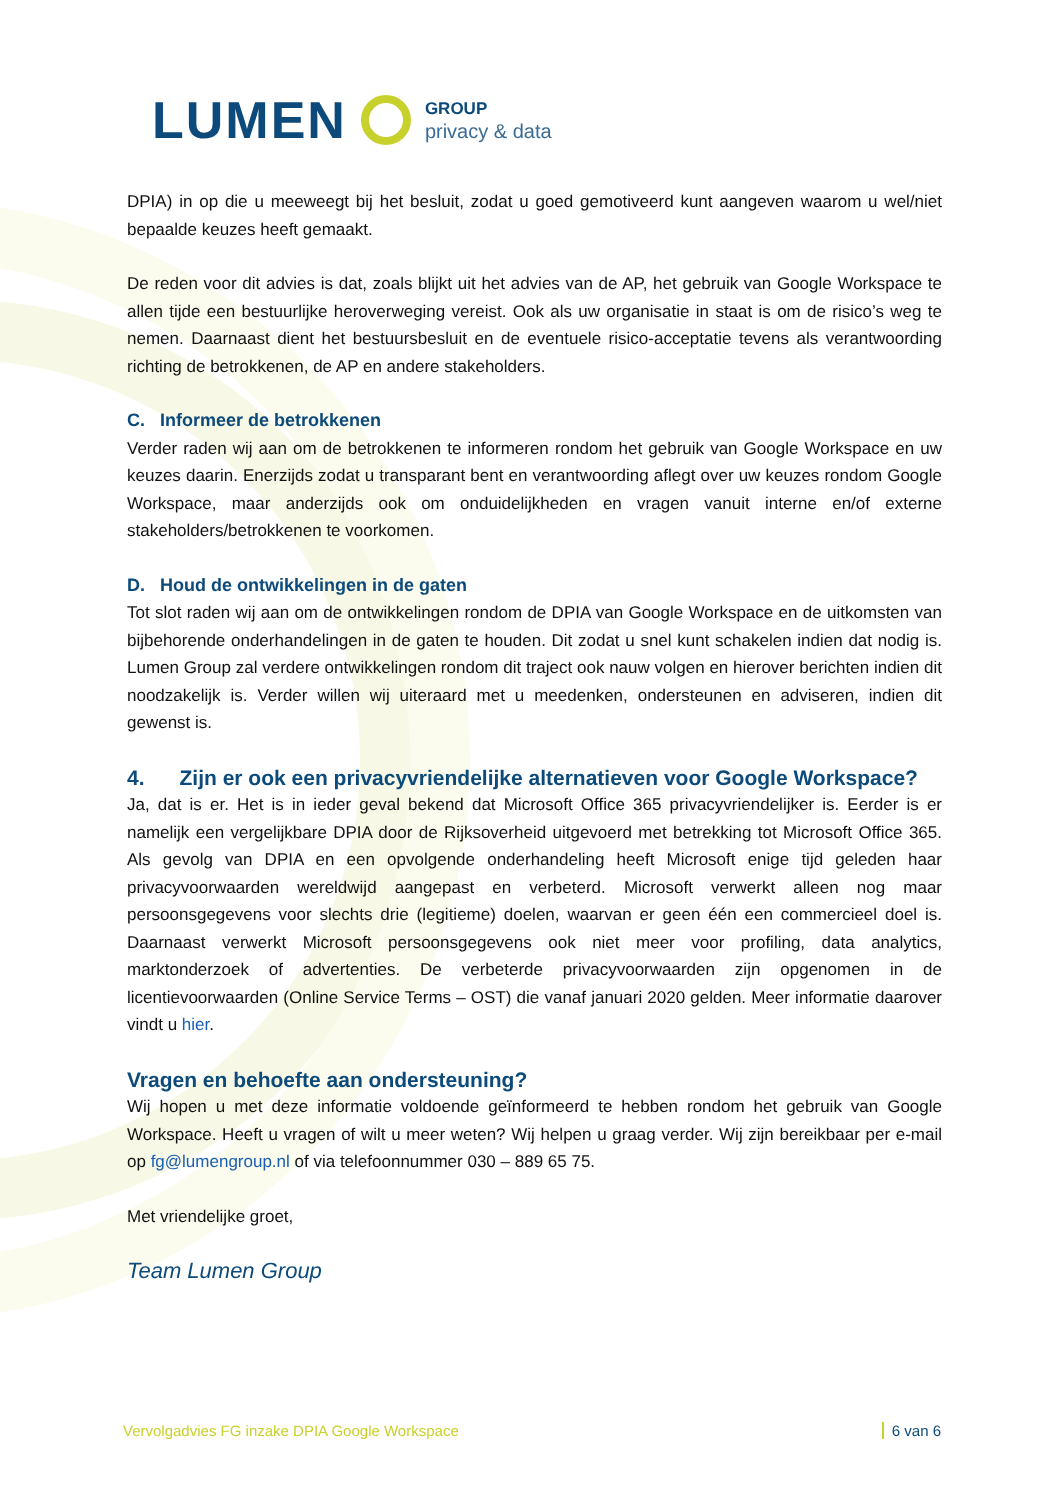LUMEN
GROUP
privacy & data
DPIA) in op die u meeweegt bij het besluit, zodat u goed gemotiveerd kunt aangeven waarom u wel/niet bepaalde keuzes heeft gemaakt.
De reden voor dit advies is dat, zoals blijkt uit het advies van de AP, het gebruik van Google Workspace te allen tijde een bestuurlijke heroverweging vereist. Ook als uw organisatie in staat is om de risico’s weg te nemen. Daarnaast dient het bestuursbesluit en de eventuele risico-acceptatie tevens als verantwoording richting de betrokkenen, de AP en andere stakeholders.
C. Informeer de betrokkenen
Verder raden wij aan om de betrokkenen te informeren rondom het gebruik van Google Workspace en uw keuzes daarin. Enerzijds zodat u transparant bent en verantwoording aflegt over uw keuzes rondom Google Workspace, maar anderzijds ook om onduidelijkheden en vragen vanuit interne en/of externe stakeholders/betrokkenen te voorkomen.
D. Houd de ontwikkelingen in de gaten
Tot slot raden wij aan om de ontwikkelingen rondom de DPIA van Google Workspace en de uitkomsten van bijbehorende onderhandelingen in de gaten te houden. Dit zodat u snel kunt schakelen indien dat nodig is. Lumen Group zal verdere ontwikkelingen rondom dit traject ook nauw volgen en hierover berichten indien dit noodzakelijk is. Verder willen wij uiteraard met u meedenken, ondersteunen en adviseren, indien dit gewenst is.
4. Zijn er ook een privacyvriendelijke alternatieven voor Google Workspace?
Ja, dat is er. Het is in ieder geval bekend dat Microsoft Office 365 privacyvriendelijker is. Eerder is er namelijk een vergelijkbare DPIA door de Rijksoverheid uitgevoerd met betrekking tot Microsoft Office 365. Als gevolg van DPIA en een opvolgende onderhandeling heeft Microsoft enige tijd geleden haar privacyvoorwaarden wereldwijd aangepast en verbeterd. Microsoft verwerkt alleen nog maar persoonsgegevens voor slechts drie (legitieme) doelen, waarvan er geen één een commercieel doel is. Daarnaast verwerkt Microsoft persoonsgegevens ook niet meer voor profiling, data analytics, marktonderzoek of advertenties. De verbeterde privacyvoorwaarden zijn opgenomen in de licentievoorwaarden (Online Service Terms – OST) die vanaf januari 2020 gelden. Meer informatie daarover vindt u hier.
Vragen en behoefte aan ondersteuning?
Wij hopen u met deze informatie voldoende geïnformeerd te hebben rondom het gebruik van Google Workspace. Heeft u vragen of wilt u meer weten? Wij helpen u graag verder. Wij zijn bereikbaar per e-mail op fg@lumengroup.nl of via telefoonnummer 030 – 889 65 75.
Met vriendelijke groet,
Team Lumen Group
Vervolgadvies FG inzake DPIA Google Workspace 6 van 6